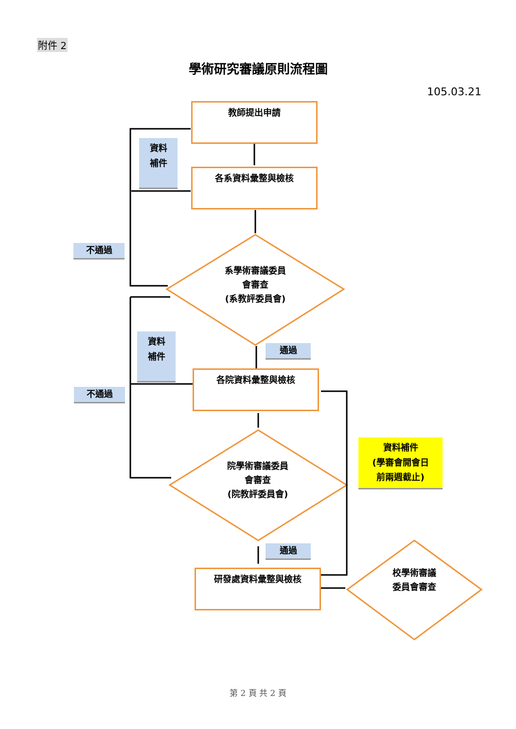附件 2
學術研究審議原則流程圖
105.03.21
教師提出申請
各系資料彙整與檢核
系學術審議委員
會審查
(系教評委員會)
資料
補件
不通過
資料
補件
通過
各院資料彙整與檢核
不通過
院學術審議委員
會審查
(院教評委員會)
資料補件
(學審會開會日
前兩週截止)
通過
研發處資料彙整與檢核
校學術審議
委員會審查
第 2 頁 共 2 頁